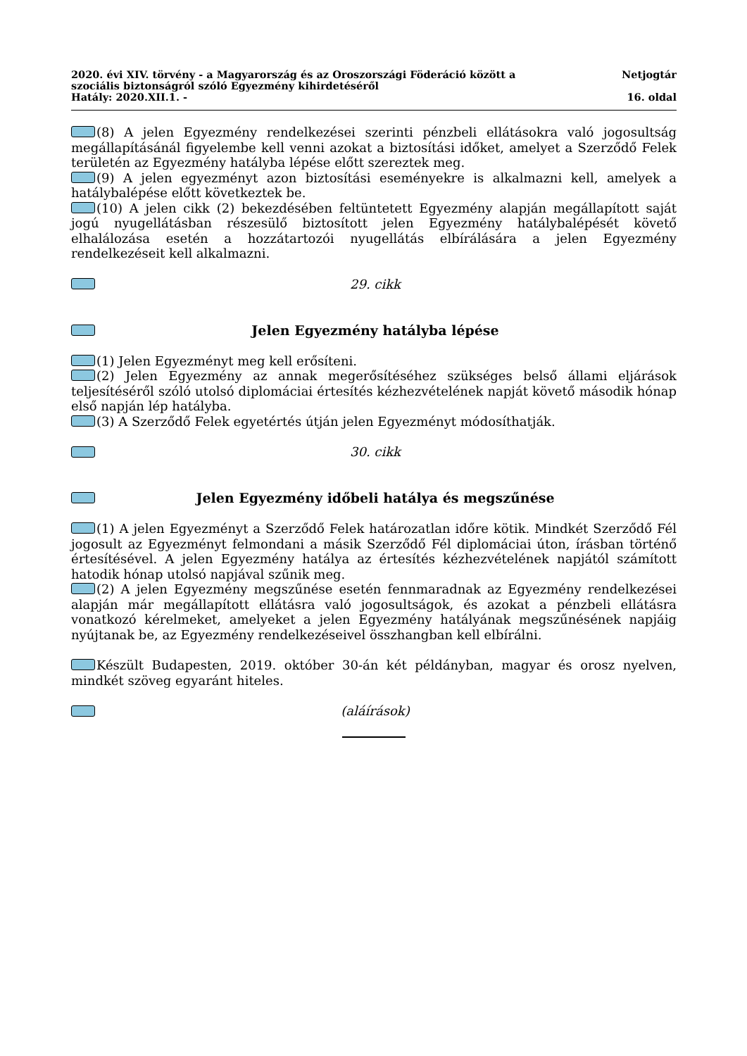2020. évi XIV. törvény - a Magyarország és az Oroszországi Föderáció között a
szociális biztonságról szóló Egyezmény kihirdetéséről
Hatály: 2020.XII.1. -
Netjogtár
16. oldal
(8) A jelen Egyezmény rendelkezései szerinti pénzbeli ellátásokra való jogosultság megállapításánál figyelembe kell venni azokat a biztosítási időket, amelyet a Szerződő Felek területén az Egyezmény hatályba lépése előtt szereztek meg.
(9) A jelen egyezményt azon biztosítási eseményekre is alkalmazni kell, amelyek a hatálybalépése előtt következtek be.
(10) A jelen cikk (2) bekezdésében feltüntetett Egyezmény alapján megállapított saját jogú nyugellátásban részesülő biztosított jelen Egyezmény hatálybalépését követő elhalálozása esetén a hozzátartozói nyugellátás elbírálására a jelen Egyezmény rendelkezéseit kell alkalmazni.
29. cikk
Jelen Egyezmény hatályba lépése
(1) Jelen Egyezményt meg kell erősíteni.
(2) Jelen Egyezmény az annak megerősítéséhez szükséges belső állami eljárások teljesítéséről szóló utolsó diplomáciai értesítés kézhezvételének napját követő második hónap első napján lép hatályba.
(3) A Szerződő Felek egyetértés útján jelen Egyezményt módosíthatják.
30. cikk
Jelen Egyezmény időbeli hatálya és megszűnése
(1) A jelen Egyezményt a Szerződő Felek határozatlan időre kötik. Mindkét Szerződő Fél jogosult az Egyezményt felmondani a másik Szerződő Fél diplomáciai úton, írásban történő értesítésével. A jelen Egyezmény hatálya az értesítés kézhezvételének napjától számított hatodik hónap utolsó napjával szűnik meg.
(2) A jelen Egyezmény megszűnése esetén fennmaradnak az Egyezmény rendelkezései alapján már megállapított ellátásra való jogosultságok, és azokat a pénzbeli ellátásra vonatkozó kérelmeket, amelyeket a jelen Egyezmény hatályának megszűnésének napjáig nyújtanak be, az Egyezmény rendelkezéseivel összhangban kell elbírálni.
Készült Budapesten, 2019. október 30-án két példányban, magyar és orosz nyelven, mindkét szöveg egyaránt hiteles.
(aláírások)